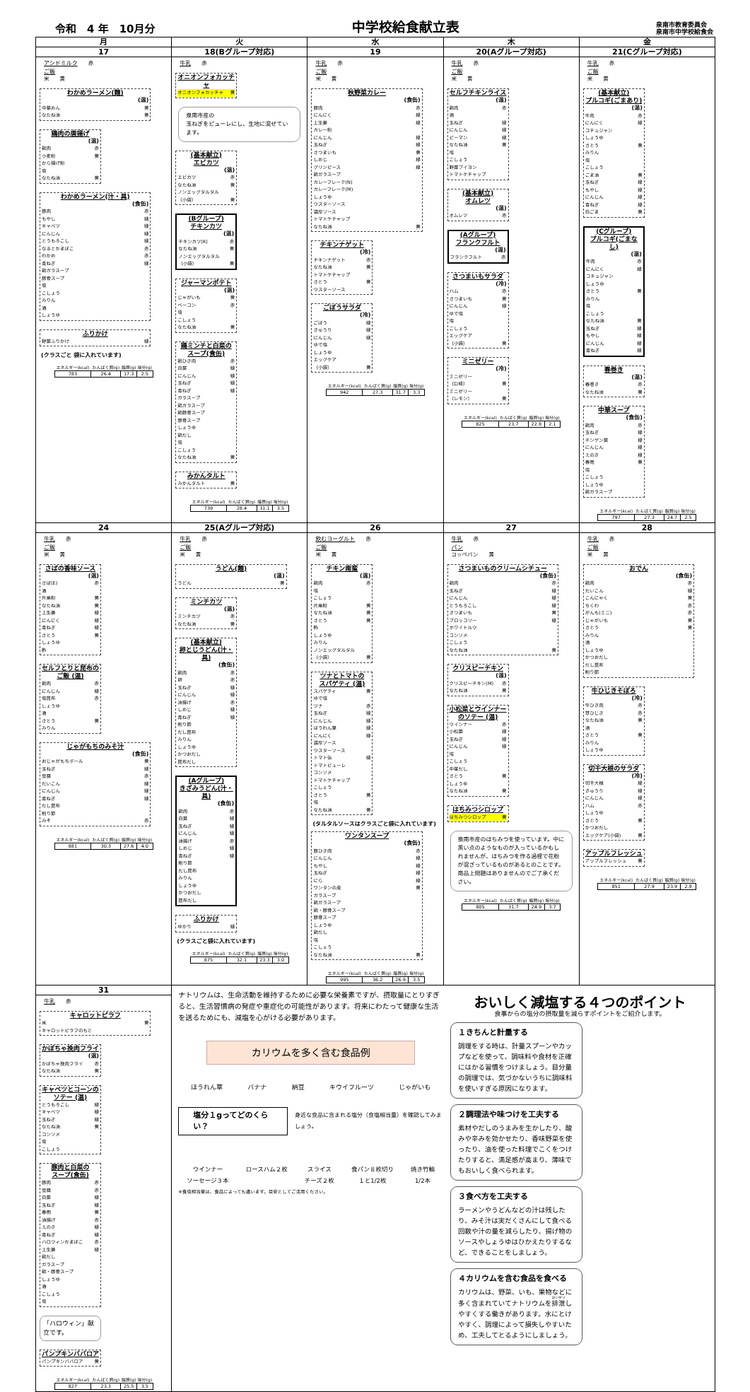令和　4 年　10月分
中学校給食献立表
泉南市教育委員会
泉南市中学校給食会
| 月 | 火 | 水 | 木 | 金 |
| --- | --- | --- | --- | --- |
| 17 | 18(Bグループ対応) | 19 | 20(Aグループ対応) | 21(Cグループ対応) |
| アシドミルク 赤 ご飯 米 黄 わかめラーメン(麺) (温) 中華めん 黄 なたね油 黄 鶏肉の唐揚げ (温) 鶏肉 赤 小麦粉 黄 から揚げ粉 塩 なたね油 黄 わかめラーメン(汁・具) (食缶) 豚肉 赤 もやし 緑 キャベツ 緑 にんじん 緑 とうもろこし 緑 なるとかまぼこ 赤 わかめ 赤 青ねぎ 緑 鶏ガラスープ 豚骨スープ 塩 こしょう みりん 酒 しょうゆ ふりかけ 野菜ふりかけ 緑 (クラスごと 袋に入れています) / エネルギー(kcal) / たんぱく質(g) / 脂質(g) / 塩分(g) / / 783 / 26.4 / 17.3 / 2.5 / | 牛乳 赤 オニオンフォカッチャ オニオンフォカッチャ 黄 泉南市産の 玉ねぎをピューレにし、生地に混ぜています。 (基本献立) エビカツ (温) エビカツ 赤 なたね油 黄 ノンエッグタルタル （小袋） 黄 (Bグループ) チキンカツ (温) チキンカツ(K) 赤 なたね油 黄 ノンエッグタルタル （小袋） 黄 ジャーマンポテト (温) じゃがいも 黄 ベーコン 赤 塩 こしょう なたね油 黄 鶏ミンチと白菜の スープ(食缶) 鶏ひき肉 赤 白菜 緑 にんじん 緑 玉ねぎ 緑 青ねぎ 緑 ガラスープ 鶏ガラスープ 鶏豚骨スープ 豚骨スープ しょうゆ 鶏だし 塩 こしょう なたね油 黄 みかんタルト みかんタルト 黄 / エネルギー(kcal) / たんぱく質(g) / 脂質(g) / 塩分(g) / / 739 / 28.4 / 31.1 / 3.5 / | 牛乳 赤 ご飯 米 黄 秋野菜カレー (食缶) 豚肉 赤 にんにく 緑 土生姜 緑 カレー粉 にんじん 緑 玉ねぎ 緑 さつまいも 黄 しめじ 緑 グリンピース 緑 鶏ガラスープ カレーフレーク(N) カレーフレーク(M) しょうゆ ウスターソース 濃厚ソース トマトケチャップ なたね油 黄 チキンナゲット (冷) チキンナゲット 赤 なたね油 黄 トマトケチャップ さとう 黄 ウスターソース ごぼうサラダ (冷) ごぼう 緑 きゅうり 緑 にんじん 緑 ゆで塩 しょうゆ エッグケア （小袋） 黄 / エネルギー(kcal) / たんぱく質(g) / 脂質(g) / 塩分(g) / / 942 / 27.3 / 31.7 / 3.3 / | 牛乳 赤 ご飯 米 黄 セルフチキンライス (温) 鶏肉 赤 酒 玉ねぎ 緑 にんじん 緑 ピーマン 緑 なたね油 黄 塩 こしょう 野菜ブイヨン トマトケチャップ (基本献立) オムレツ (温) オムレツ 赤 (Aグループ) フランクフルト (温) フランクフルト 赤 さつまいもサラダ (冷) ハム 赤 さつまいも 黄 にんじん 緑 ゆで塩 塩 こしょう エッグケア （小袋） 黄 ミニゼリー (冷) ミニゼリー （巨峰） 黄 ミニゼリー （レモン） 黄 / エネルギー(kcal) / たんぱく質(g) / 脂質(g) / 塩分(g) / / 825 / 23.7 / 22.8 / 2.1 / | 牛乳 赤 ご飯 米 黄 (基本献立) プルコギ(ごまあり) (温) 牛肉 赤 にんにく 緑 コチュジャン しょうゆ さとう 黄 みりん 塩 こしょう ごま油 黄 玉ねぎ 緑 もやし 緑 にんじん 緑 青ねぎ 緑 白ごま 黄 (Cグループ) プルコギ(ごまなし) (温) 牛肉 赤 にんにく 緑 コチュジャン しょうゆ さとう 黄 みりん 塩 こしょう なたね油 黄 玉ねぎ 緑 もやし 緑 にんじん 緑 青ねぎ 緑 春巻き (温) 春巻き 赤 なたね油 黄 中華スープ (食缶) 鶏肉 赤 玉ねぎ 緑 チンゲン菜 緑 にんじん 緑 えのき 緑 春雨 黄 塩 こしょう しょうゆ 鶏ガラスープ / エネルギー(kcal) / たんぱく質(g) / 脂質(g) / 塩分(g) / / 797 / 27.3 / 24.7 / 2.5 / |
| 24 | 25(Aグループ対応) | 26 | 27 | 28 |
| 牛乳 赤 ご飯 米 黄 さばの香味ソース (温) さば(E) 赤 酒 片栗粉 黄 なたね油 黄 土生姜 緑 にんにく 緑 青ねぎ 緑 さとう 黄 しょうゆ 酢 セルフとりと昆布の ご飯 (温) 鶏肉 赤 にんじん 緑 塩昆布 赤 しょうゆ 酒 さとう 黄 みりん じゃがもちのみそ汁 (食缶) おじゃがもちボール 黄 玉ねぎ 緑 豆腐 赤 だいこん 緑 にんじん 緑 青ねぎ 緑 だし昆布 削り節 みそ 赤 / エネルギー(kcal) / たんぱく質(g) / 脂質(g) / 塩分(g) / / 881 / 30.3 / 27.6 / 4.0 / | 牛乳 赤 ご飯 米 黄 うどん(麺) (温) うどん 黄 ミンチカツ (温) ミンチカツ 赤 なたね油 黄 (基本献立) 卵とじうどん(汁・具) (食缶) 鶏肉 赤 卵 赤 玉ねぎ 緑 にんじん 緑 油揚げ 赤 しめじ 緑 青ねぎ 緑 削り節 だし昆布 みりん しょうゆ かつおだし 昆布だし (Aグループ) きざみうどん(汁・具) (食缶) 鶏肉 赤 白菜 緑 玉ねぎ 緑 にんじん 緑 油揚げ 赤 しめじ 緑 青ねぎ 緑 削り節 だし昆布 みりん しょうゆ かつおだし 昆布だし ふりかけ ゆかり 緑 (クラスごと袋に入れています) / エネルギー(kcal) / たんぱく質(g) / 脂質(g) / 塩分(g) / / 875 / 32.1 / 23.3 / 3.0 / | 飲むヨーグルト 赤 ご飯 米 黄 チキン南蛮 (温) 鶏肉 赤 塩 こしょう 片栗粉 黄 なたね油 黄 さとう 黄 酢 しょうゆ みりん ノンエッグタルタル （小袋） 黄 ツナとトマトの スパゲティ (温) スパゲティ 黄 ゆで塩 ツナ 赤 玉ねぎ 緑 にんじん 緑 ほうれん草 緑 にんにく 緑 濃厚ソース ウスターソース トマト缶 緑 トマトピューレ コンソメ トマトケチャップ こしょう さとう 黄 塩 なたね油 黄 (タルタルソースはクラスごと袋に入れています) ワンタンスープ (食缶) 豚ひき肉 赤 にんじん 緑 もやし 緑 玉ねぎ 緑 にら 緑 ワンタンの皮 黄 ガラスープ 鶏ガラスープ 鶏・豚骨スープ 豚骨スープ しょうゆ 鶏だし 塩 こしょう なたね油 黄 / エネルギー(kcal) / たんぱく質(g) / 脂質(g) / 塩分(g) / / 995 / 36.2 / 26.9 / 3.5 / | 牛乳 赤 パン コッペパン 黄 さつまいものクリームシチュー (食缶) 鶏肉 赤 玉ねぎ 緑 にんじん 緑 とうもろこし 緑 さつまいも 黄 ブロッコリー 緑 ホワイトルウ コンソメ こしょう なたね油 黄 クリスピーチキン (温) クリスピーチキン(M) 赤 なたね油 黄 小松菜とウインナー のソテー (温) ウインナー 赤 小松菜 緑 玉ねぎ 緑 にんじん 緑 塩 こしょう 中華だし さとう 黄 しょうゆ なたね油 黄 はちみつシロップ はちみつシロップ 黄 泉南市産のはちみつを使っています。中に黒い点のようなものが入っているかもしれませんが、はちみつを作る過程で花粉が混ざっているものがあるとのことです。商品上問題はありませんのでご了承ください。 / エネルギー(kcal) / たんぱく質(g) / 脂質(g) / 塩分(g) / / 805 / 31.7 / 24.9 / 3.7 / | 牛乳 赤 ご飯 米 黄 おでん (食缶) 鶏肉 赤 だいこん 緑 こんにゃく 黄 ちくわ 赤 がんも(ミニ) 赤 じゃがいも 黄 さとう 黄 みりん 酒 しょうゆ かつおだし だし昆布 削り節 牛ひじきそぼろ (冷) 牛ひき肉 赤 芽ひじき 赤 なたね油 黄 酒 さとう 黄 みりん しょうゆ 切干大根のサラダ (冷) 切干大根 緑 きゅうり 緑 にんじん 緑 ハム 赤 しょうゆ さとう 黄 かつおだし エッグケア(小袋) 黄 アップルフレッシュ アップルフレッシュ 黄 / エネルギー(kcal) / たんぱく質(g) / 脂質(g) / 塩分(g) / / 851 / 27.9 / 23.9 / 2.9 / |
| 31 | ナトリウムは、生命活動を維持するために必要な栄養素ですが、摂取量にとりすぎると、生活習慣病の発症や重症化の可能性があります。将来にわたって健康な生活を送るためにも、減塩を心がける必要があります。 カリウムを多く含む食品例 ほうれん草 バナナ 納豆 キウイフルーツ じゃがいも 塩分１gってどのくらい？ 身近な食品に含まれる塩分（食塩相当量）を確認してみましょう。 ウインナー ソーセージ３本 ロースハム２枚 スライス チーズ２枚 食パン８枚切り １と1/2枚 焼き竹輪 1/2本 ※食塩相当量は、食品によっても違います。目安としてご活用ください。 おいしく減塩する４つのポイント 食事からの塩分の摂取量を減らすポイントをご紹介します。 １きちんと計量する 調理をする時は、計量スプーンやカップなどを使って、調味料や食材を正確にはかる習慣をつけましょう。目分量の調理では、気づかないうちに調味料を使いすぎる原因になります。 ２調理法や味つけを工夫する 素材やだしのうまみを生かしたり、酸みや辛みを効かせたり、香味野菜を使ったり、油を使った料理でこくをつけたりすると、満足感が高まり、薄味でもおいしく食べられます。 ３食べ方を工夫する ラーメンやうどんなどの汁は残したり、みそ汁は実だくさんにして食べる回数や汁の量を減らしたり、揚げ物のソースやしょうゆはひかえたりするなど、できることをしましょう。 ４カリウムを含む食品を食べる カリウムは、野菜、いも、果物などに多く含まれていてナトリウムを 排泄 しやすくする働きがあります。水にとけやすく、調理によって損失しやすいため、工夫してとるようにしましょう。 | | | |
| 牛乳 赤 キャロットピラフ 米 黄 キャロットピラフのもと かぼちゃ挽肉フライ (温) かぼちゃ挽肉フライ 赤 なたね油 黄 キャベツとコーンの ソテー (温) とうもろこし 緑 キャベツ 緑 玉ねぎ 緑 なたね油 黄 コンソメ 塩 こしょう 豚肉と白菜の スープ(食缶) 豚肉 赤 豆腐 赤 白菜 緑 玉ねぎ 緑 春雨 黄 油揚げ 赤 えのき 緑 青ねぎ 緑 ハロウィンかまぼこ 赤 土生姜 緑 鶏だし ガラスープ 鶏・豚骨スープ しょうゆ 酒 こしょう 塩 「ハロウィン」献立です。 パンプキンババロア パンプキンババロア 黄 / エネルギー(kcal) / たんぱく質(g) / 脂質(g) / 塩分(g) / / 827 / 23.3 / 25.5 / 3.5 / | | | | |